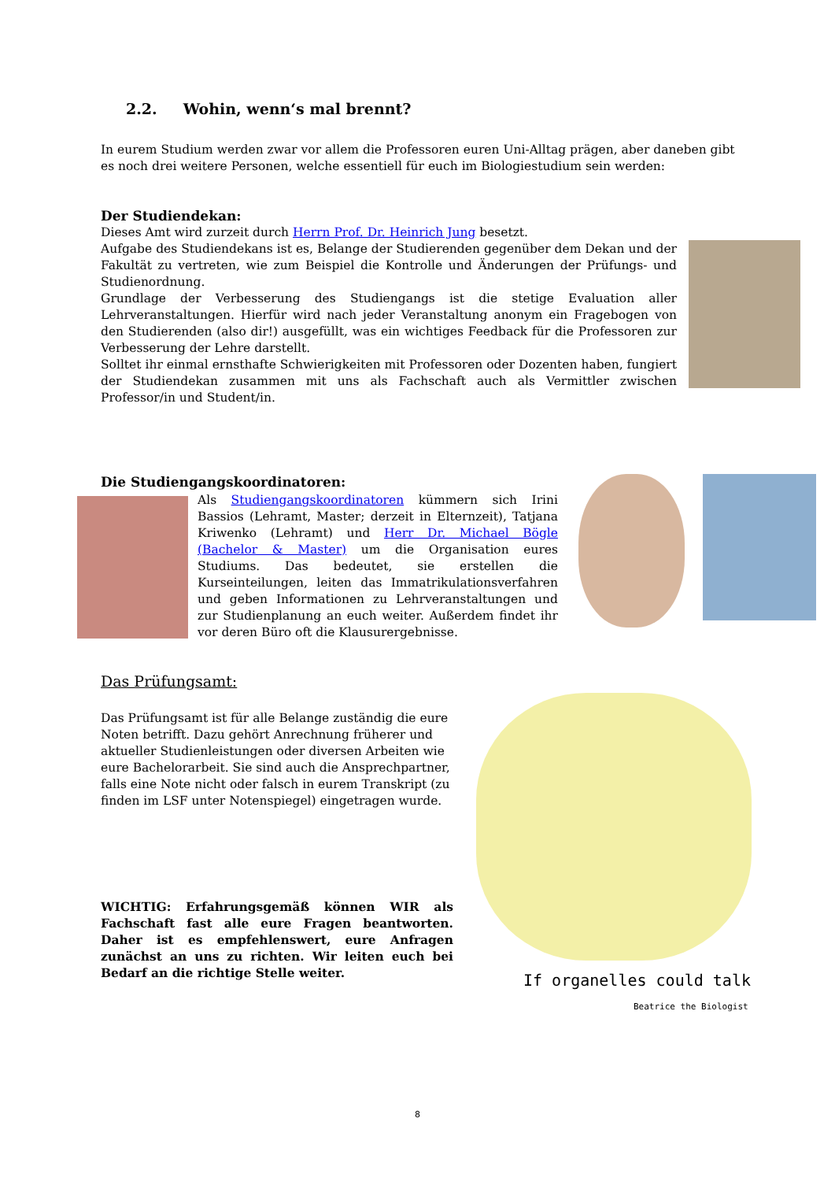2.2. Wohin, wenn‘s mal brennt?
In eurem Studium werden zwar vor allem die Professoren euren Uni-Alltag prägen, aber daneben gibt es noch drei weitere Personen, welche essentiell für euch im Biologiestudium sein werden:
Der Studiendekan:
Dieses Amt wird zurzeit durch Herrn Prof. Dr. Heinrich Jung besetzt.
Aufgabe des Studiendekans ist es, Belange der Studierenden gegenüber dem Dekan und der Fakultät zu vertreten, wie zum Beispiel die Kontrolle und Änderungen der Prüfungs- und Studienordnung.
Grundlage der Verbesserung des Studiengangs ist die stetige Evaluation aller Lehrveranstaltungen. Hierfür wird nach jeder Veranstaltung anonym ein Fragebogen von den Studierenden (also dir!) ausgefüllt, was ein wichtiges Feedback für die Professoren zur Verbesserung der Lehre darstellt.
Solltet ihr einmal ernsthafte Schwierigkeiten mit Professoren oder Dozenten haben, fungiert der Studiendekan zusammen mit uns als Fachschaft auch als Vermittler zwischen Professor/in und Student/in.
Die Studiengangskoordinatoren:
Als Studiengangskoordinatoren kümmern sich Irini Bassios (Lehramt, Master; derzeit in Elternzeit), Tatjana Kriwenko (Lehramt) und Herr Dr. Michael Bögle (Bachelor & Master) um die Organisation eures Studiums. Das bedeutet, sie erstellen die Kurseinteilungen, leiten das Immatrikulationsverfahren und geben Informationen zu Lehrveranstaltungen und zur Studienplanung an euch weiter. Außerdem findet ihr vor deren Büro oft die Klausurergebnisse.
Das Prüfungsamt:
Das Prüfungsamt ist für alle Belange zuständig die eure Noten betrifft. Dazu gehört Anrechnung früherer und aktueller Studienleistungen oder diversen Arbeiten wie eure Bachelorarbeit. Sie sind auch die Ansprechpartner, falls eine Note nicht oder falsch in eurem Transkript (zu finden im LSF unter Notenspiegel) eingetragen wurde.
WICHTIG: Erfahrungsgemäß können WIR als Fachschaft fast alle eure Fragen beantworten. Daher ist es empfehlenswert, eure Anfragen zunächst an uns zu richten. Wir leiten euch bei Bedarf an die richtige Stelle weiter.
If organelles could talk
Beatrice the Biologist
8